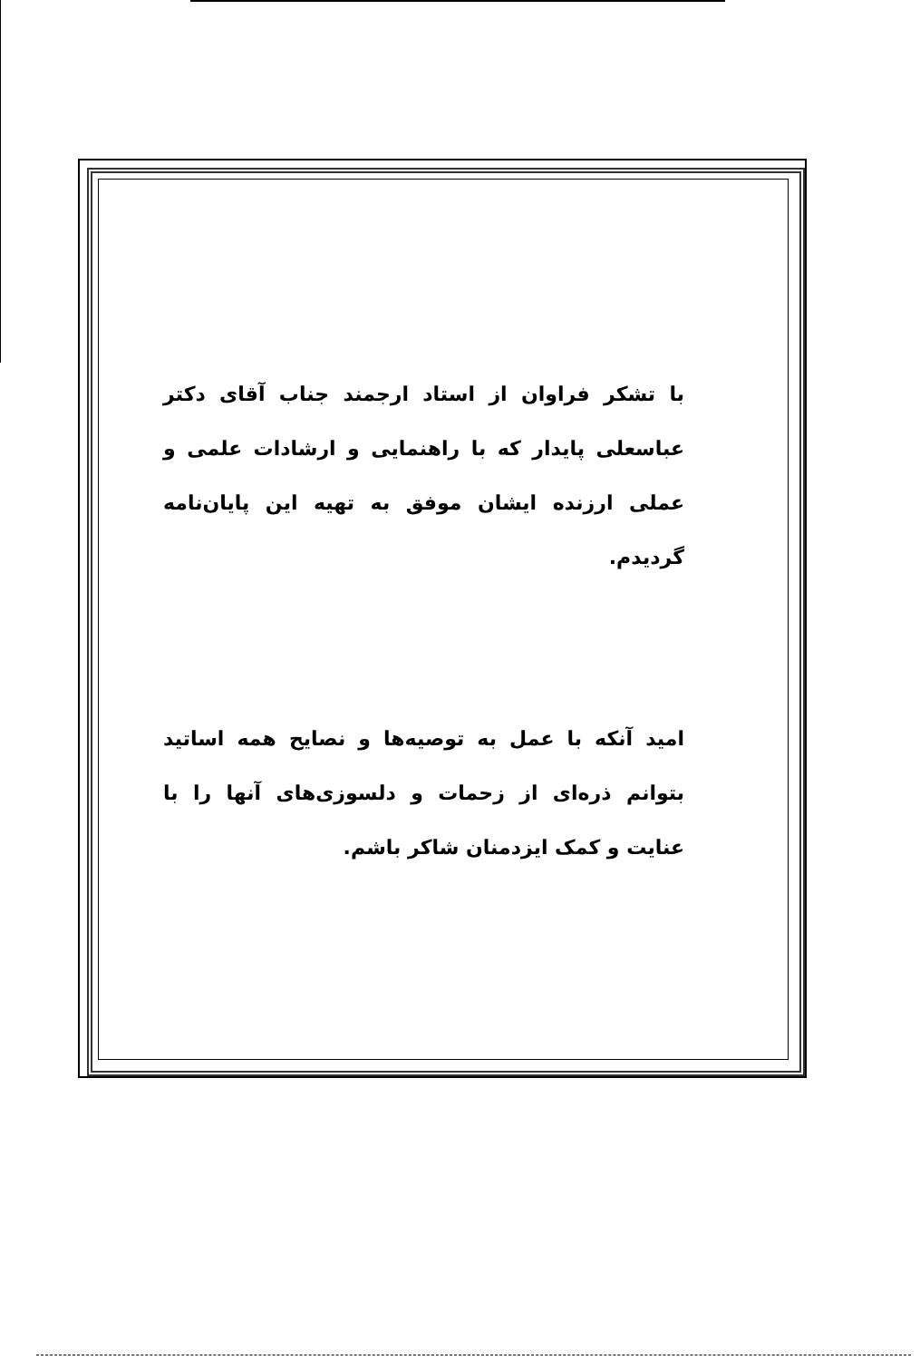با تشکر فراوان از استاد ارجمند جناب آقای دکتر عباسعلی پایدار که با راهنمایی و ارشادات علمی و عملی ارزنده ایشان موفق به تهیه این پایان‌نامه گردیدم.
امید آنکه با عمل به توصیه‌ها و نصایح همه اساتید بتوانم ذره‌ای از زحمات و دلسوزی‌های آنها را با عنایت و کمک ایزدمنان شاکر باشم.